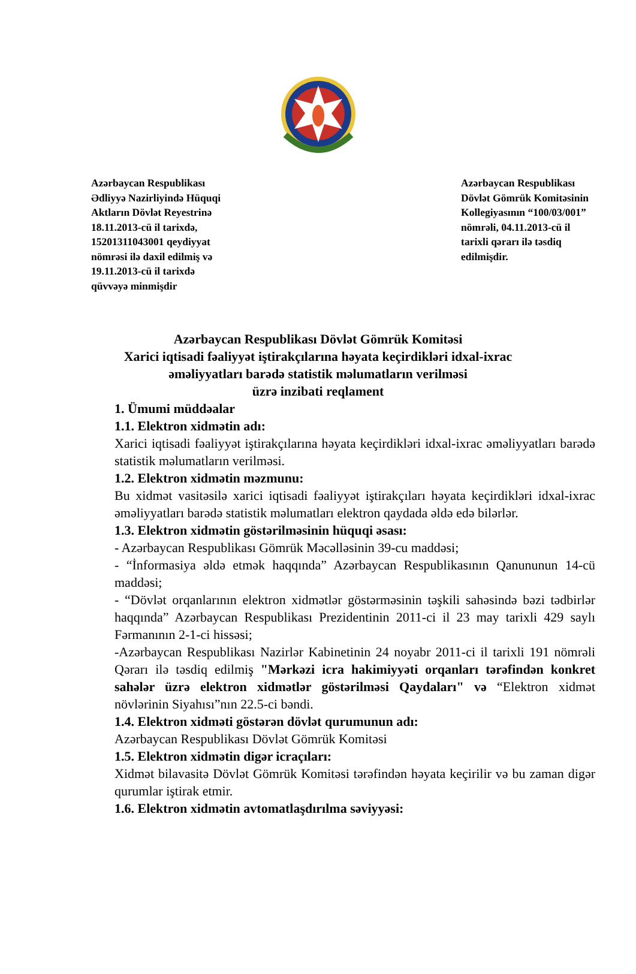Azərbaycan Respublikası
Ədliyyə Nazirliyində Hüquqi
Aktların Dövlət Reyestrinə
18.11.2013-cü il tarixdə,
15201311043001 qeydiyyat
nömrəsi ilə daxil edilmiş və
19.11.2013-cü il tarixdə
qüvvəyə minmişdir
Azərbaycan Respublikası
Dövlət Gömrük Komitəsinin
Kollegiyasının “100/03/001”
nömrəli, 04.11.2013-cü il
tarixli qərarı ilə təsdiq
edilmişdir.
Azərbaycan Respublikası Dövlət Gömrük Komitəsi
Xarici iqtisadi fəaliyyət iştirakçılarına həyata keçirdikləri idxal-ixrac
əməliyyatları barədə statistik məlumatların verilməsi
üzrə inzibati reqlament
1. Ümumi müddəalar
1.1. Elektron xidmətin adı:
Xarici iqtisadi fəaliyyət iştirakçılarına həyata keçirdikləri idxal-ixrac əməliyyatları barədə statistik məlumatların verilməsi.
1.2. Elektron xidmətin məzmunu:
Bu xidmət vasitəsilə xarici iqtisadi fəaliyyət iştirakçıları həyata keçirdikləri idxal-ixrac əməliyyatları barədə statistik məlumatları elektron qaydada əldə edə bilərlər.
1.3. Elektron xidmətin göstərilməsinin hüquqi əsası:
- Azərbaycan Respublikası Gömrük Məcəlləsinin 39-cu maddəsi;
- “İnformasiya əldə etmək haqqında” Azərbaycan Respublikasının Qanununun 14-cü maddəsi;
- “Dövlət orqanlarının elektron xidmətlər göstərməsinin təşkili sahəsində bəzi tədbirlər haqqında” Azərbaycan Respublikası Prezidentinin 2011-ci il 23 may tarixli 429 saylı Fərmanının 2-1-ci hissəsi;
-Azərbaycan Respublikası Nazirlər Kabinetinin 24 noyabr 2011-ci il tarixli 191 nömrəli Qərarı ilə təsdiq edilmiş "Mərkəzi icra hakimiyyəti orqanları tərəfindən konkret sahələr üzrə elektron xidmətlər göstərilməsi Qaydaları" və “Elektron xidmət növlərinin Siyahısı”nın 22.5-ci bəndi.
1.4. Elektron xidməti göstərən dövlət qurumunun adı:
Azərbaycan Respublikası Dövlət Gömrük Komitəsi
1.5. Elektron xidmətin digər icraçıları:
Xidmət bilavasitə Dövlət Gömrük Komitəsi tərəfindən həyata keçirilir və bu zaman digər qurumlar iştirak etmir.
1.6. Elektron xidmətin avtomatlaşdırılma səviyyəsi: